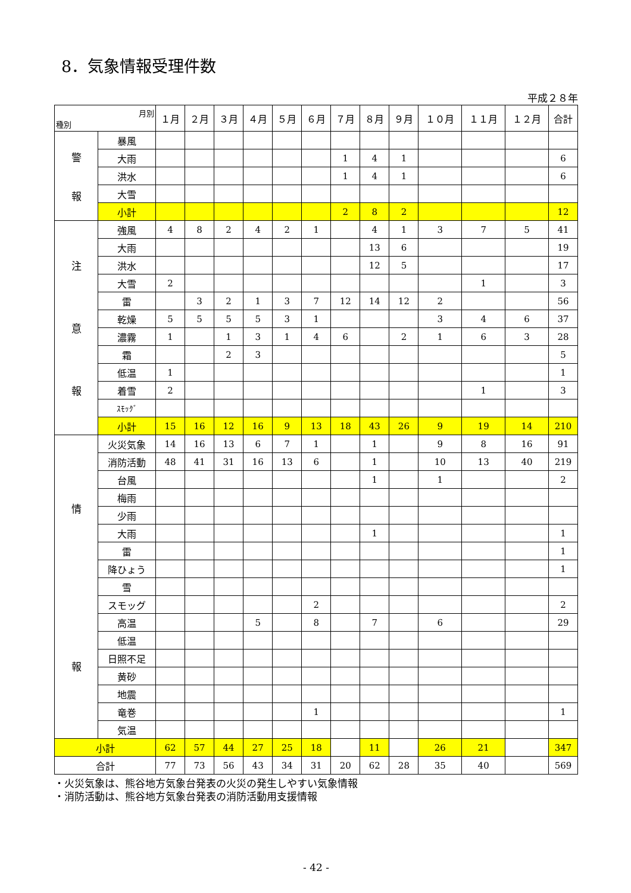8．気象情報受理件数
平成２８年
| 月別 種別 | | １月 | ２月 | ３月 | ４月 | ５月 | ６月 | ７月 | ８月 | ９月 | １０月 | １１月 | １２月 | 合計 |
| --- | --- | --- | --- | --- | --- | --- | --- | --- | --- | --- | --- | --- | --- | --- |
| 警 報 | 暴風 | | | | | | | | | | | | | |
| | 大雨 | | | | | | | 1 | 4 | 1 | | | | 6 |
| | 洪水 | | | | | | | 1 | 4 | 1 | | | | 6 |
| | 大雪 | | | | | | | | | | | | | |
| | 小計 | | | | | | | 2 | 8 | 2 | | | | 12 |
| 注 意 報 | 強風 | 4 | 8 | 2 | 4 | 2 | 1 | | 4 | 1 | 3 | 7 | 5 | 41 |
| | 大雨 | | | | | | | | 13 | 6 | | | | 19 |
| | 洪水 | | | | | | | | 12 | 5 | | | | 17 |
| | 大雪 | 2 | | | | | | | | | | 1 | | 3 |
| | 雷 | | 3 | 2 | 1 | 3 | 7 | 12 | 14 | 12 | 2 | | | 56 |
| | 乾燥 | 5 | 5 | 5 | 5 | 3 | 1 | | | | 3 | 4 | 6 | 37 |
| | 濃霧 | 1 | | 1 | 3 | 1 | 4 | 6 | | 2 | 1 | 6 | 3 | 28 |
| | 霜 | | | 2 | 3 | | | | | | | | | 5 |
| | 低温 | 1 | | | | | | | | | | | | 1 |
| | 着雪 | 2 | | | | | | | | | | 1 | | 3 |
| | ｽﾓｯｸﾞ | | | | | | | | | | | | | |
| | 小計 | 15 | 16 | 12 | 16 | 9 | 13 | 18 | 43 | 26 | 9 | 19 | 14 | 210 |
| 情 報 | 火災気象 | 14 | 16 | 13 | 6 | 7 | 1 | | 1 | | 9 | 8 | 16 | 91 |
| | 消防活動 | 48 | 41 | 31 | 16 | 13 | 6 | | 1 | | 10 | 13 | 40 | 219 |
| | 台風 | | | | | | | | 1 | | 1 | | | 2 |
| | 梅雨 | | | | | | | | | | | | | |
| | 少雨 | | | | | | | | | | | | | |
| | 大雨 | | | | | | | | 1 | | | | | 1 |
| | 雷 | | | | | | | | | | | | | 1 |
| | 降ひょう | | | | | | | | | | | | | 1 |
| | 雪 | | | | | | | | | | | | | |
| | スモッグ | | | | | | 2 | | | | | | | 2 |
| | 高温 | | | | 5 | | 8 | | 7 | | 6 | | | 29 |
| | 低温 | | | | | | | | | | | | | |
| | 日照不足 | | | | | | | | | | | | | |
| | 黄砂 | | | | | | | | | | | | | |
| | 地震 | | | | | | | | | | | | | |
| | 竜巻 | | | | | | 1 | | | | | | | 1 |
| | 気温 | | | | | | | | | | | | | |
| 小計 | | 62 | 57 | 44 | 27 | 25 | 18 | | 11 | | 26 | 21 | | 347 |
| 合計 | | 77 | 73 | 56 | 43 | 34 | 31 | 20 | 62 | 28 | 35 | 40 | | 569 |
・火災気象は、熊谷地方気象台発表の火災の発生しやすい気象情報
・消防活動は、熊谷地方気象台発表の消防活動用支援情報
- 42 -